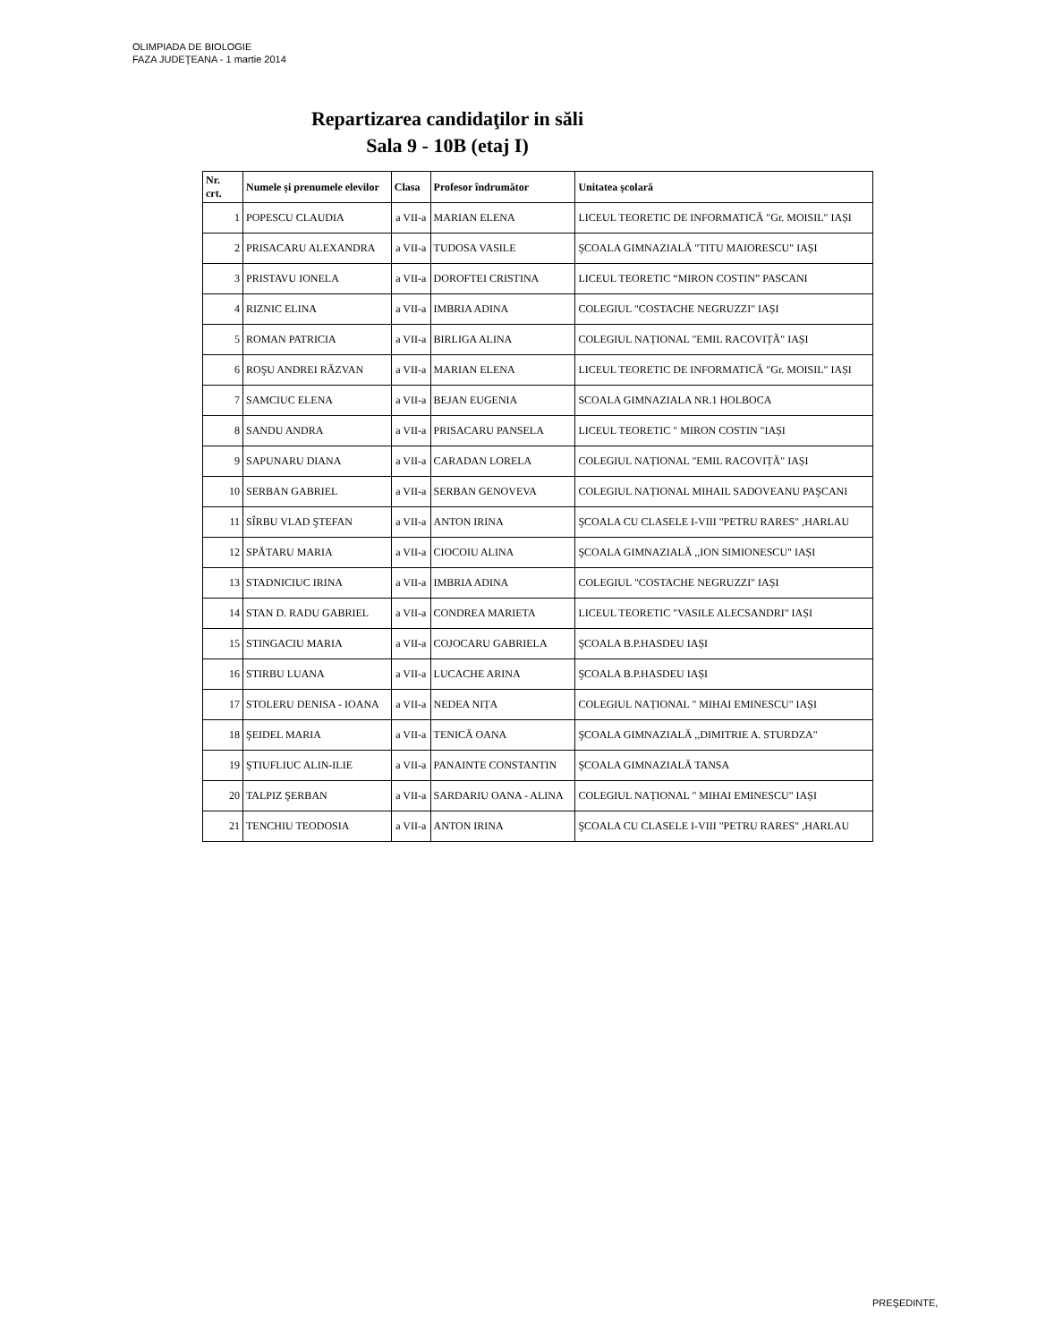OLIMPIADA DE BIOLOGIE
FAZA JUDEŢEANA - 1 martie 2014
Repartizarea candidaţilor in săli
Sala 9 - 10B (etaj I)
| Nr. crt. | Numele și prenumele elevilor | Clasa | Profesor îndrumător | Unitatea școlară |
| --- | --- | --- | --- | --- |
| 1 | POPESCU CLAUDIA | a VII-a | MARIAN ELENA | LICEUL TEORETIC DE INFORMATICĂ "Gr. MOISIL" IAȘI |
| 2 | PRISACARU ALEXANDRA | a VII-a | TUDOSA VASILE | ŞCOALA GIMNAZIALĂ "TITU MAIORESCU" IAȘI |
| 3 | PRISTAVU IONELA | a VII-a | DOROFTEI CRISTINA | LICEUL TEORETIC “MIRON COSTIN” PASCANI |
| 4 | RIZNIC ELINA | a VII-a | IMBRIA ADINA | COLEGIUL "COSTACHE NEGRUZZI" IAȘI |
| 5 | ROMAN PATRICIA | a VII-a | BIRLIGA ALINA | COLEGIUL NAȚIONAL "EMIL RACOVIȚĂ" IAȘI |
| 6 | ROŞU ANDREI RĂZVAN | a VII-a | MARIAN ELENA | LICEUL TEORETIC DE INFORMATICĂ "Gr. MOISIL" IAȘI |
| 7 | SAMCIUC ELENA | a VII-a | BEJAN EUGENIA | SCOALA GIMNAZIALA NR.1 HOLBOCA |
| 8 | SANDU ANDRA | a VII-a | PRISACARU PANSELA | LICEUL TEORETIC " MIRON COSTIN "IAȘI |
| 9 | SAPUNARU DIANA | a VII-a | CARADAN LORELA | COLEGIUL NAȚIONAL "EMIL RACOVIȚĂ" IAȘI |
| 10 | SERBAN GABRIEL | a VII-a | SERBAN GENOVEVA | COLEGIUL NAȚIONAL MIHAIL SADOVEANU PAŞCANI |
| 11 | SÎRBU VLAD ŞTEFAN | a VII-a | ANTON IRINA | ŞCOALA CU CLASELE I-VIII "PETRU RARES" ,HARLAU |
| 12 | SPĂTARU MARIA | a VII-a | CIOCOIU ALINA | ŞCOALA GIMNAZIALĂ ,,ION SIMIONESCU" IAȘI |
| 13 | STADNICIUC IRINA | a VII-a | IMBRIA ADINA | COLEGIUL "COSTACHE NEGRUZZI" IAȘI |
| 14 | STAN D. RADU GABRIEL | a VII-a | CONDREA MARIETA | LICEUL TEORETIC "VASILE ALECSANDRI" IAȘI |
| 15 | STINGACIU MARIA | a VII-a | COJOCARU GABRIELA | ŞCOALA B.P.HASDEU IAȘI |
| 16 | STIRBU LUANA | a VII-a | LUCACHE ARINA | ŞCOALA B.P.HASDEU IAȘI |
| 17 | STOLERU DENISA - IOANA | a VII-a | NEDEA NIȚA | COLEGIUL NAȚIONAL " MIHAI EMINESCU" IAȘI |
| 18 | ŞEIDEL MARIA | a VII-a | TENICĂ OANA | ŞCOALA GIMNAZIALĂ ,,DIMITRIE A. STURDZA" |
| 19 | ŞTIUFLIUC ALIN-ILIE | a VII-a | PANAINTE CONSTANTIN | ŞCOALA GIMNAZIALĂ TANSA |
| 20 | TALPIZ ŞERBAN | a VII-a | SARDARIU OANA - ALINA | COLEGIUL NAȚIONAL " MIHAI EMINESCU" IAȘI |
| 21 | TENCHIU TEODOSIA | a VII-a | ANTON IRINA | ŞCOALA CU CLASELE I-VIII "PETRU RARES" ,HARLAU |
PREŞEDINTE,